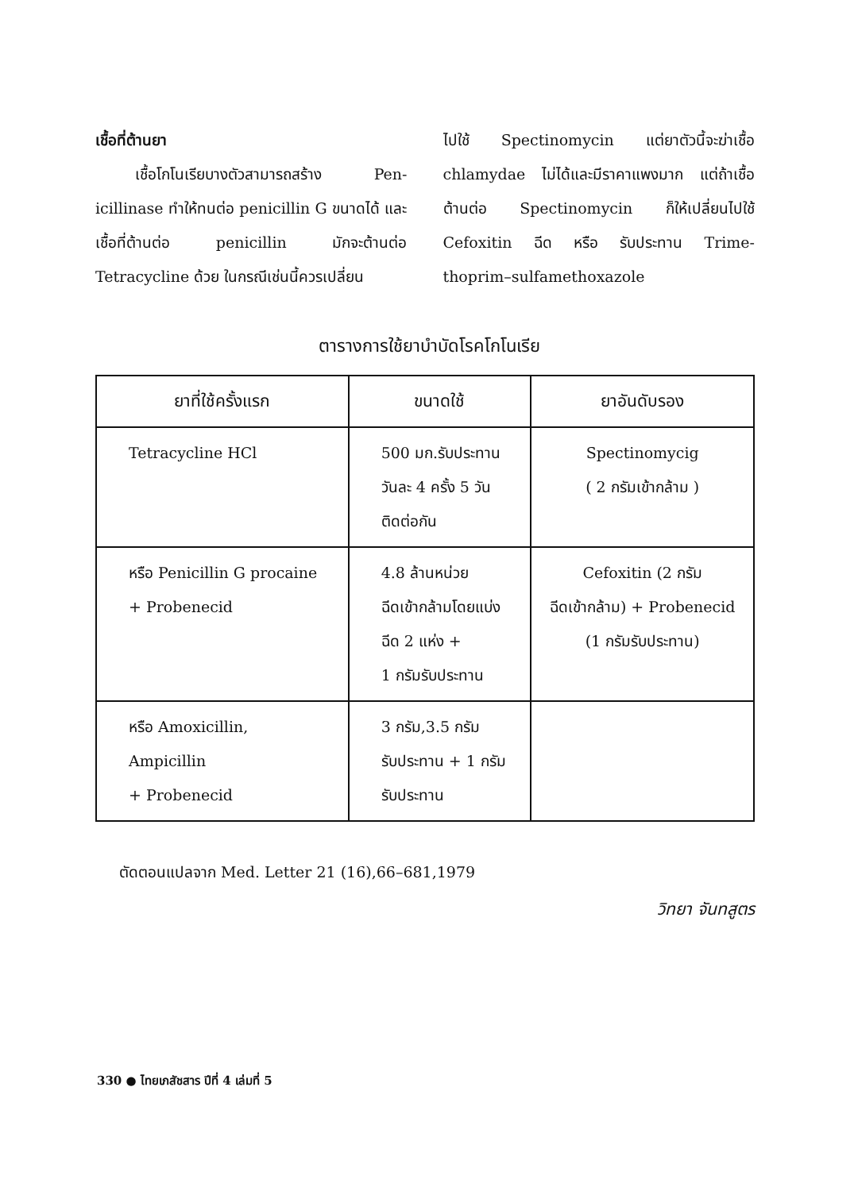เชื้อที่ต้านยา
เชื้อโกโนเรียบางตัวสามารถสร้าง Pen-icillinase ทำให้ทนต่อ penicillin G ขนาดได้ และเชื้อที่ต้านต่อ penicillin มักจะต้านต่อ Tetracycline ด้วย ในกรณีเช่นนี้ควรเปลี่ยน
ไปใช้ Spectinomycin แต่ยาตัวนี้จะฆ่าเชื้อ chlamydae ไม่ได้และมีราคาแพงมาก แต่ถ้าเชื้อต้านต่อ Spectinomycin ก็ให้เปลี่ยนไปใช้ Cefoxitin ฉีด หรือ รับประทาน Trime-thoprim–sulfamethoxazole
ตารางการใช้ยาบำบัดโรคโกโนเรีย
| ยาที่ใช้ครั้งแรก | ขนาดใช้ | ยาอันดับรอง |
| --- | --- | --- |
| Tetracycline HCl | 500 มก.รับประทาน วันละ 4 ครั้ง 5 วัน ติดต่อกัน | Spectinomycig ( 2 กรัมเข้ากล้าม ) |
| หรือ Penicillin G procaine + Probenecid | 4.8 ล้านหน่วย ฉีดเข้ากล้ามโดยแบ่ง ฉีด 2 แห่ง + 1 กรัมรับประทาน | Cefoxitin (2 กรัม ฉีดเข้ากล้าม) + Probenecid (1 กรัมรับประทาน) |
| หรือ Amoxicillin, Ampicillin + Probenecid | 3 กรัม,3.5 กรัม รับประทาน + 1 กรัม รับประทาน | |
ตัดตอนแปลจาก Med. Letter 21 (16),66–681,1979
วิทยา จันทสูตร
330 ● ไทยเภสัชสาร ปีที่ 4 เล่มที่ 5